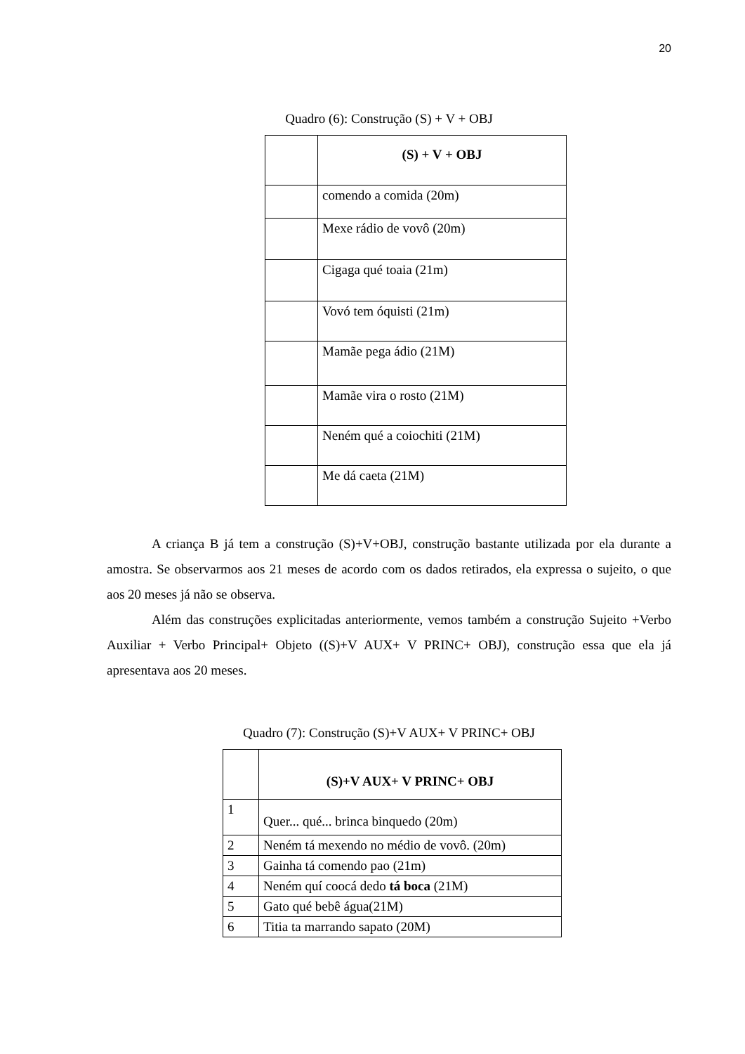20
Quadro (6): Construção (S) + V + OBJ
| | (S) + V + OBJ |
| | comendo a comida (20m) |
| | Mexe rádio de vovô (20m) |
| | Cigaga qué toaia (21m) |
| | Vovó tem óquisti (21m) |
| | Mamãe pega ádio (21M) |
| | Mamãe vira o rosto (21M) |
| | Neném qué a coiochiti (21M) |
| | Me dá caeta (21M) |
A criança B já tem a construção (S)+V+OBJ, construção bastante utilizada por ela durante a amostra. Se observarmos aos 21 meses de acordo com os dados retirados, ela expressa o sujeito, o que aos 20 meses já não se observa.
Além das construções explicitadas anteriormente, vemos também a construção Sujeito +Verbo Auxiliar + Verbo Principal+ Objeto ((S)+V AUX+ V PRINC+ OBJ), construção essa que ela já apresentava aos 20 meses.
Quadro (7): Construção (S)+V AUX+ V PRINC+ OBJ
| | (S)+V AUX+ V PRINC+ OBJ |
| 1 | Quer... qué... brinca binquedo (20m) |
| 2 | Neném tá mexendo no médio de vovô. (20m) |
| 3 | Gainha tá comendo pao (21m) |
| 4 | Neném quí coocá dedo tá boca (21M) |
| 5 | Gato qué bebê água(21M) |
| 6 | Titia ta marrando sapato (20M) |